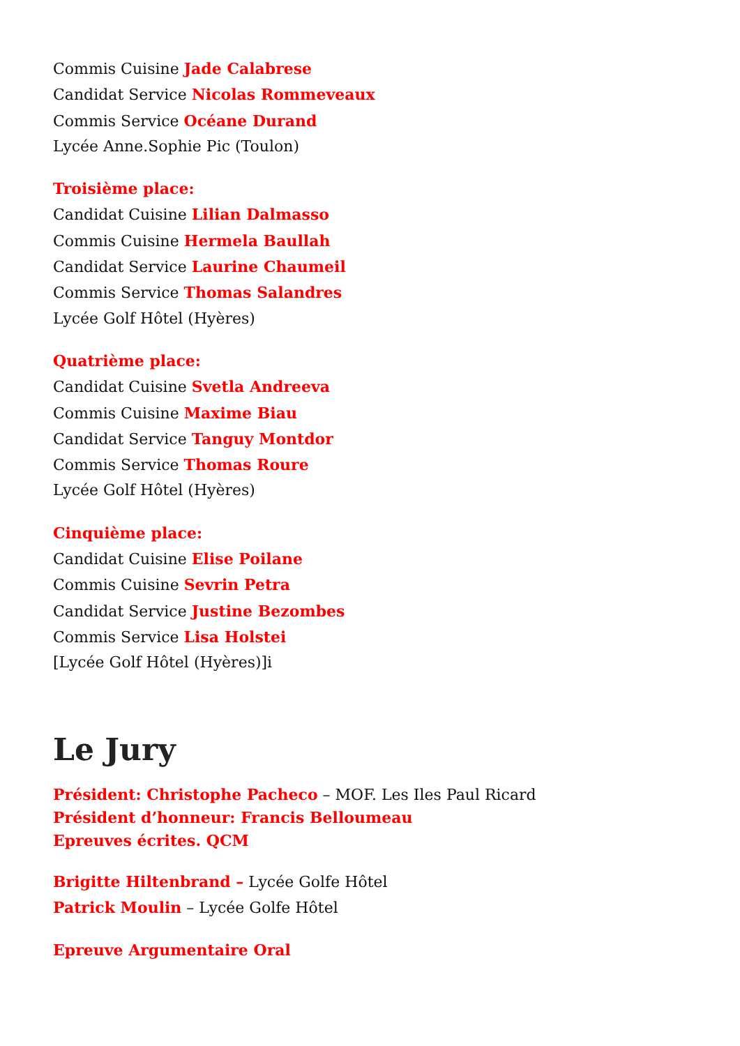Commis Cuisine Jade Calabrese
Candidat Service Nicolas Rommeveaux
Commis Service Océane Durand
Lycée Anne.Sophie Pic (Toulon)
Troisième place:
Candidat Cuisine Lilian Dalmasso
Commis Cuisine Hermela Baullah
Candidat Service Laurine Chaumeil
Commis Service Thomas Salandres
Lycée Golf Hôtel (Hyères)
Quatrième place:
Candidat Cuisine Svetla Andreeva
Commis Cuisine Maxime Biau
Candidat Service Tanguy Montdor
Commis Service Thomas Roure
Lycée Golf Hôtel (Hyères)
Cinquième place:
Candidat Cuisine Elise Poilane
Commis Cuisine Sevrin Petra
Candidat Service Justine Bezombes
Commis Service Lisa Holstei
[Lycée Golf Hôtel (Hyères)]i
Le Jury
Président: Christophe Pacheco – MOF. Les Iles Paul Ricard
Président d’honneur: Francis Belloumeau
Epreuves écrites. QCM
Brigitte Hiltenbrand – Lycée Golfe Hôtel
Patrick Moulin – Lycée Golfe Hôtel
Epreuve Argumentaire Oral